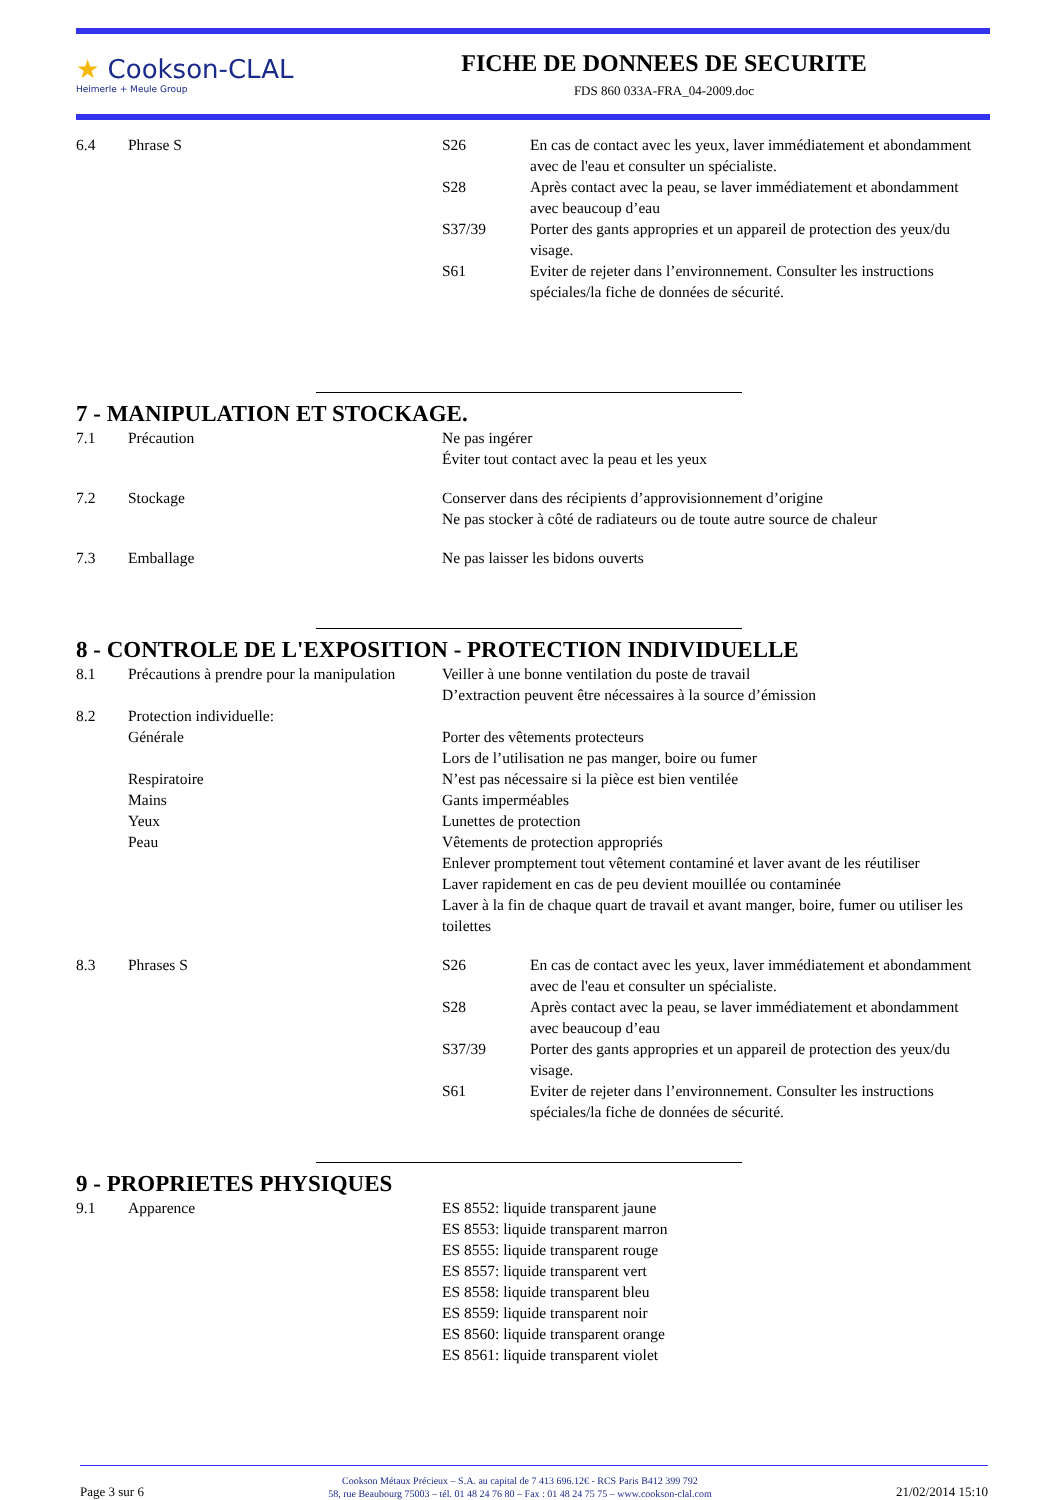★ Cookson-CLAL
Heimerle + Meule Group
FICHE DE DONNEES DE SECURITE
FDS 860 033A-FRA_04-2009.doc
6.4 Phrase S S26 En cas de contact avec les yeux, laver immédiatement et abondamment avec de l'eau et consulter un spécialiste.
S28 Après contact avec la peau, se laver immédiatement et abondamment avec beaucoup d’eau
S37/39 Porter des gants appropries et un appareil de protection des yeux/du visage.
S61 Eviter de rejeter dans l’environnement. Consulter les instructions spéciales/la fiche de données de sécurité.
7 - MANIPULATION ET STOCKAGE.
7.1 Précaution Ne pas ingérer
Éviter tout contact avec la peau et les yeux
7.2 Stockage Conserver dans des récipients d’approvisionnement d’origine
Ne pas stocker à côté de radiateurs ou de toute autre source de chaleur
7.3 Emballage Ne pas laisser les bidons ouverts
8 - CONTROLE DE L'EXPOSITION - PROTECTION INDIVIDUELLE
8.1 Précautions à prendre pour la manipulation
Veiller à une bonne ventilation du poste de travail
D’extraction peuvent être nécessaires à la source d’émission
8.2 Protection individuelle:
Générale Porter des vêtements protecteurs
Lors de l’utilisation ne pas manger, boire ou fumer
Respiratoire N’est pas nécessaire si la pièce est bien ventilée
Mains Gants imperméables
Yeux Lunettes de protection
Peau Vêtements de protection appropriés
Enlever promptement tout vêtement contaminé et laver avant de les réutiliser
Laver rapidement en cas de peu devient mouillée ou contaminée
Laver à la fin de chaque quart de travail et avant manger, boire, fumer ou utiliser les toilettes
8.3 Phrases S S26 En cas de contact avec les yeux, laver immédiatement et abondamment avec de l'eau et consulter un spécialiste.
S28 Après contact avec la peau, se laver immédiatement et abondamment avec beaucoup d’eau
S37/39 Porter des gants appropries et un appareil de protection des yeux/du visage.
S61 Eviter de rejeter dans l’environnement. Consulter les instructions spéciales/la fiche de données de sécurité.
9 - PROPRIETES PHYSIQUES
9.1 Apparence ES 8552: liquide transparent jaune
ES 8553: liquide transparent marron
ES 8555: liquide transparent rouge
ES 8557: liquide transparent vert
ES 8558: liquide transparent bleu
ES 8559: liquide transparent noir
ES 8560: liquide transparent orange
ES 8561: liquide transparent violet
Page 3 sur 6
Cookson Métaux Précieux – S.A. au capital de 7 413 696.12€ - RCS Paris B412 399 792
58, rue Beaubourg 75003 – tél. 01 48 24 76 80 – Fax : 01 48 24 75 75 – www.cookson-clal.com
21/02/2014 15:10